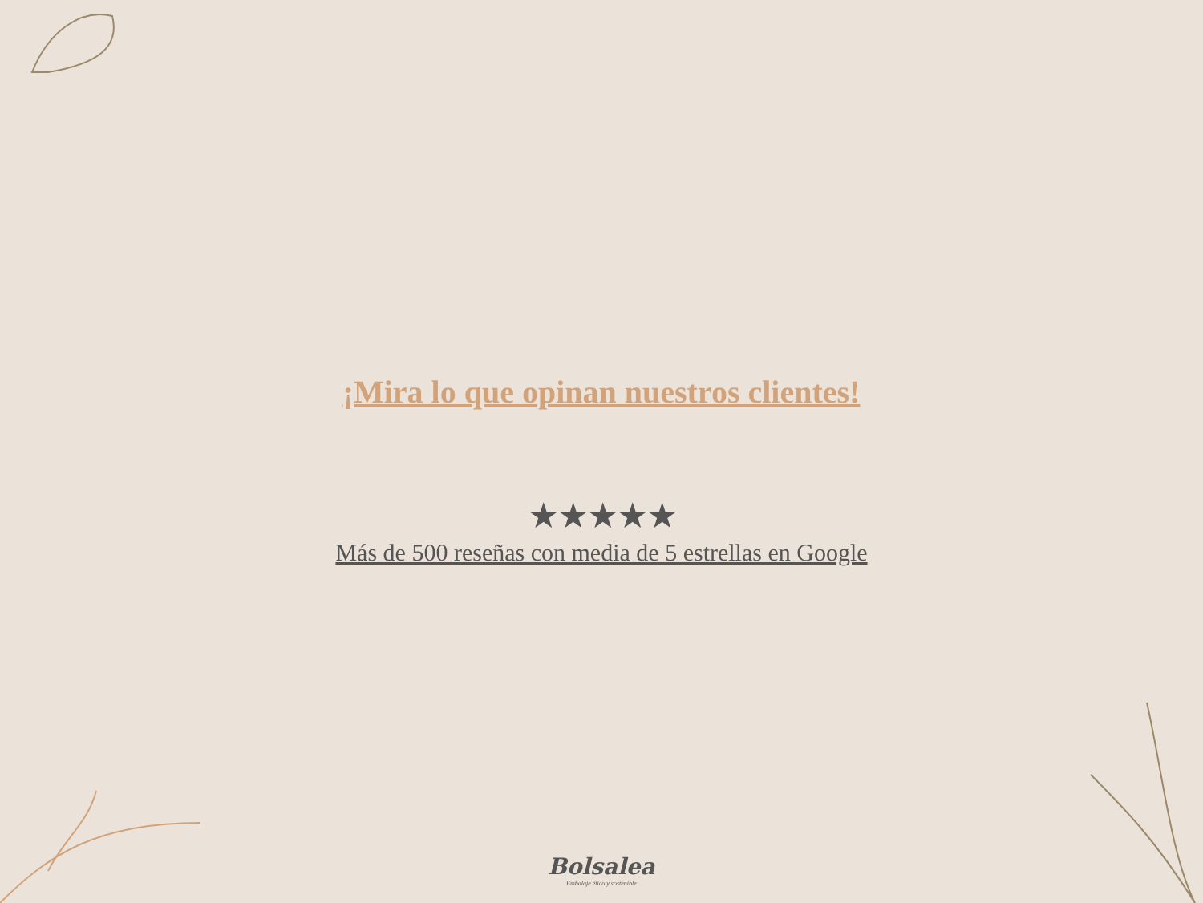¡Mira lo que opinan nuestros clientes!
★★★★★
Más de 500 reseñas con media de 5 estrellas en Google
Bolsalea
Embalaje ético y sostenible